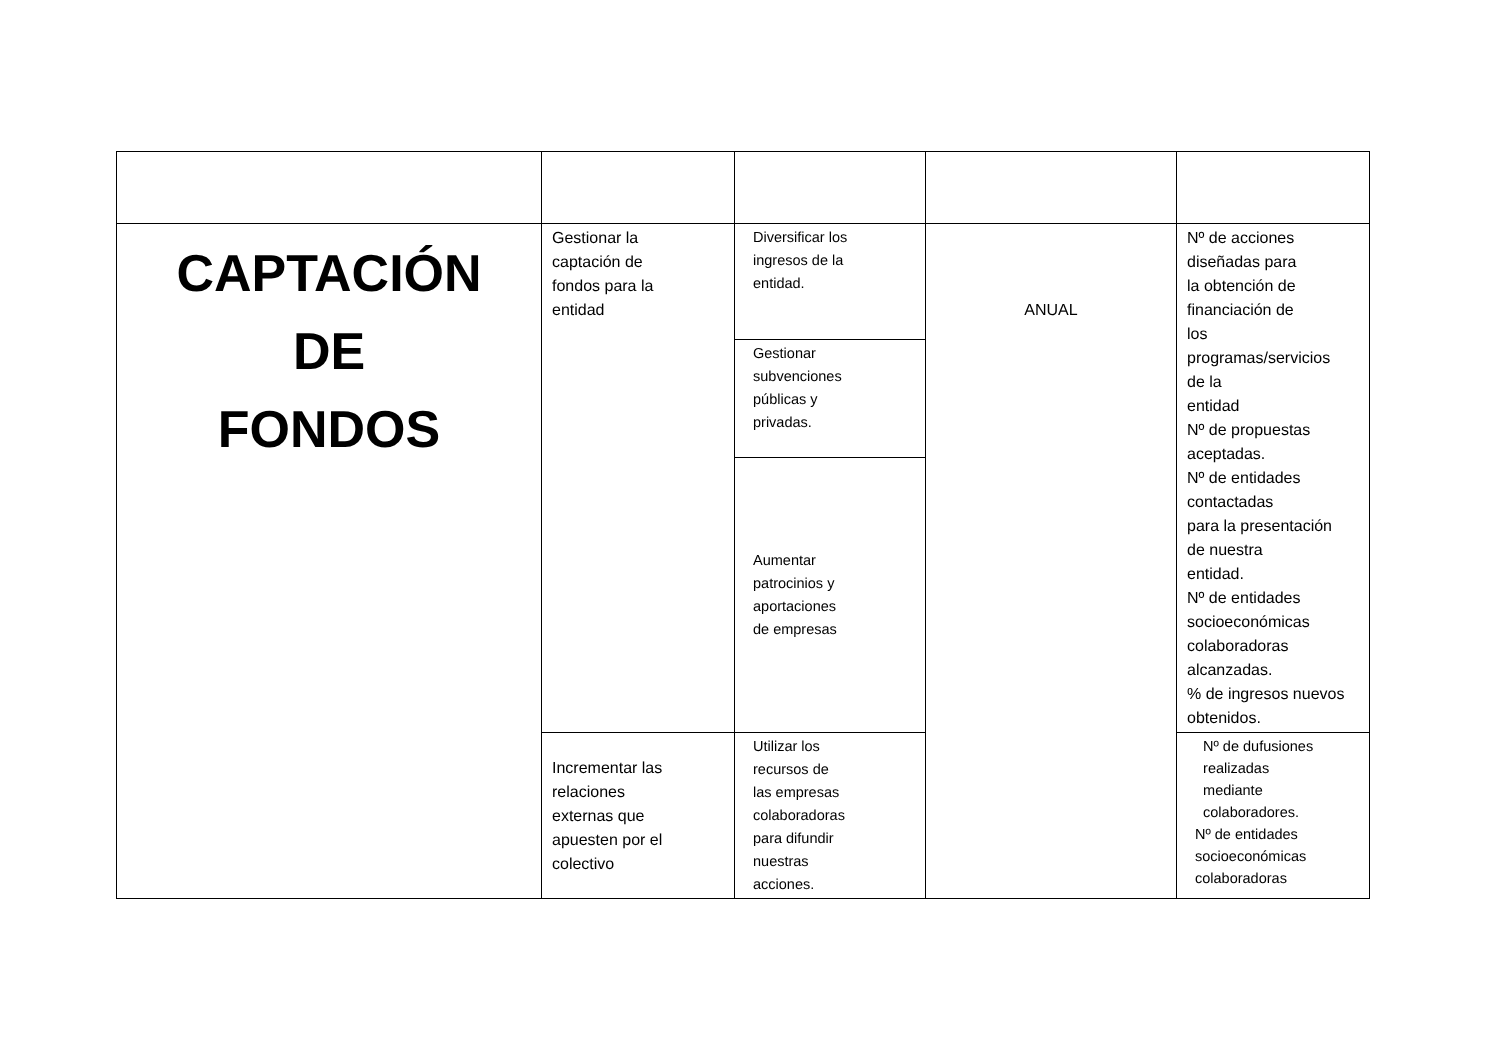| CAPTACIÓN DE FONDOS | Gestionar la captación de fondos para la entidad | Diversificar los ingresos de la entidad. | ANUAL | Nº de acciones diseñadas para la obtención de financiación de los programas/servicios de la entidad Nº de propuestas aceptadas. Nº de entidades contactadas para la presentación de nuestra entidad. Nº de entidades socioeconómicas colaboradoras alcanzadas. % de ingresos nuevos obtenidos. |
| | | Gestionar subvenciones públicas y privadas. | | |
| | | Aumentar patrocinios y aportaciones de empresas | | |
| | Incrementar las relaciones externas que apuesten por el colectivo | Utilizar los recursos de las empresas colaboradoras para difundir nuestras acciones. | | Nº de dufusiones realizadas mediante colaboradores. Nº de entidades socioeconómicas colaboradoras |